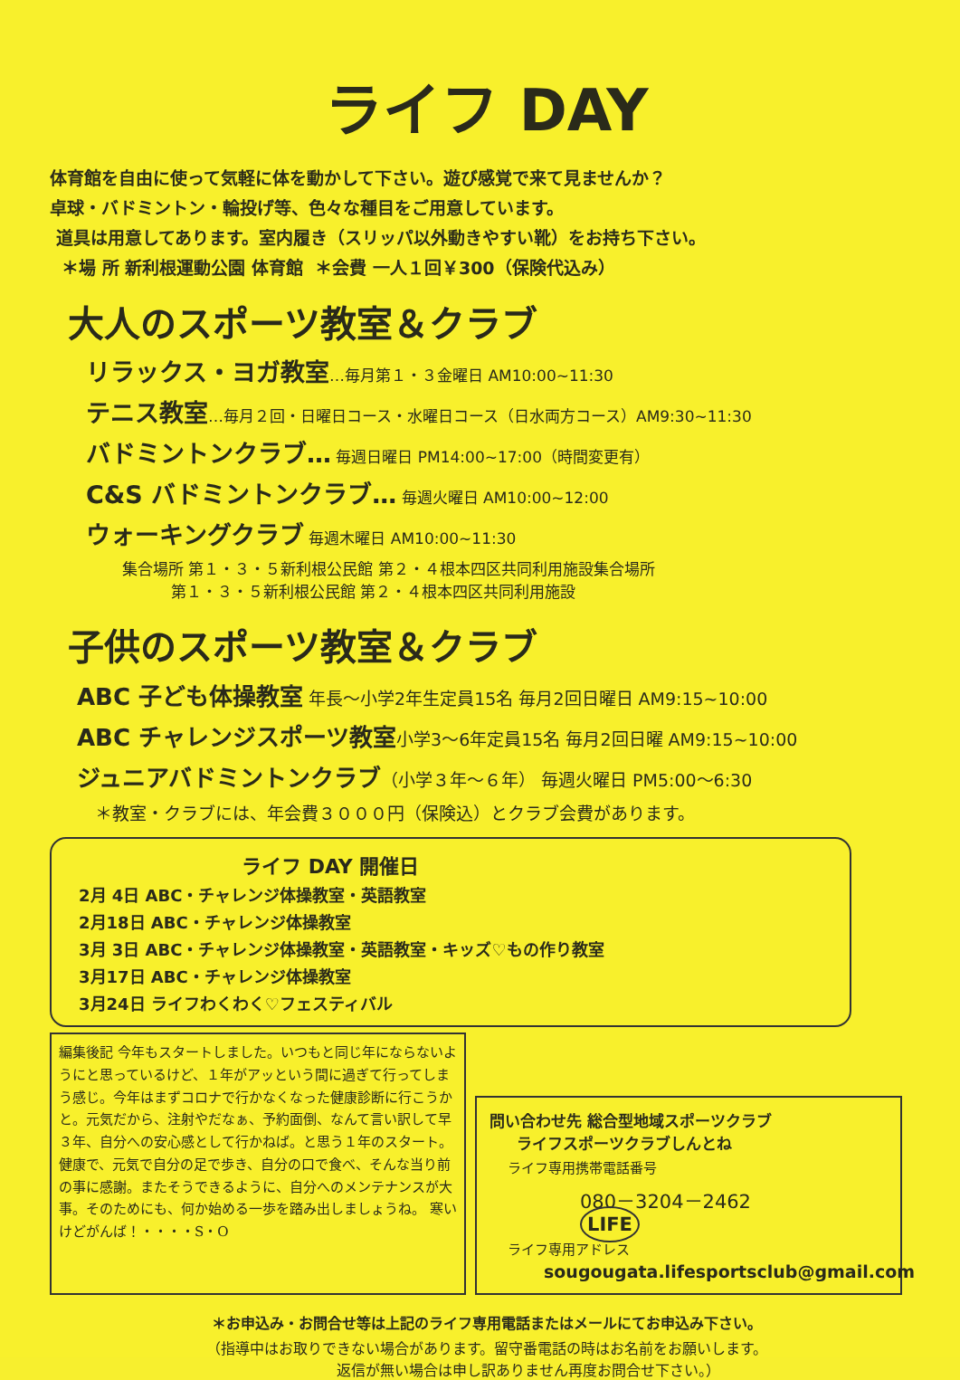ライフ DAY
体育館を自由に使って気軽に体を動かして下さい。遊び感覚で来て見ませんか？
卓球・バドミントン・輪投げ等、色々な種目をご用意しています。
道具は用意してあります。室内履き（スリッパ以外動きやすい靴）をお持ち下さい。
＊場 所 新利根運動公園 体育館 ＊会費 一人１回￥300（保険代込み）
大人のスポーツ教室＆クラブ
リラックス・ヨガ教室…毎月第１・３金曜日 AM10:00~11:30
テニス教室…毎月２回・日曜日コース・水曜日コース（日水両方コース）AM9:30~11:30
バドミントンクラブ… 毎週日曜日 PM14:00~17:00（時間変更有）
C&S バドミントンクラブ… 毎週火曜日 AM10:00~12:00
ウォーキングクラブ 毎週木曜日 AM10:00~11:30
集合場所 第１・３・５新利根公民館 第２・４根本四区共同利用施設集合場所
第１・３・５新利根公民館 第２・４根本四区共同利用施設
子供のスポーツ教室＆クラブ
ABC 子ども体操教室 年長～小学2年生定員15名 毎月2回日曜日 AM9:15~10:00
ABC チャレンジスポーツ教室小学3～6年定員15名 毎月2回日曜 AM9:15~10:00
ジュニアバドミントンクラブ（小学３年～６年） 毎週火曜日 PM5:00～6:30
＊教室・クラブには、年会費３０００円（保険込）とクラブ会費があります。
ライフ DAY 開催日
2月 4日 ABC・チャレンジ体操教室・英語教室
2月18日 ABC・チャレンジ体操教室
3月 3日 ABC・チャレンジ体操教室・英語教室・キッズ♡もの作り教室
3月17日 ABC・チャレンジ体操教室
3月24日 ライフわくわく♡フェスティバル
編集後記 今年もスタートしました。いつもと同じ年にならないようにと思っているけど、１年がアッという間に過ぎて行ってしまう感じ。今年はまずコロナで行かなくなった健康診断に行こうかと。元気だから、注射やだなぁ、予約面倒、なんて言い訳して早３年、自分への安心感として行かねば。と思う１年のスタート。健康で、元気で自分の足で歩き、自分の口で食べ、そんな当り前の事に感謝。またそうできるように、自分へのメンテナンスが大事。そのためにも、何か始める一歩を踏み出しましょうね。 寒いけどがんば！・・・・S・O
問い合わせ先 総合型地域スポーツクラブ
ライフスポーツクラブしんとね
ライフ専用携帯電話番号
080－3204－2462 LIFE
ライフ専用アドレス
sougougata.lifesportsclub@gmail.com
＊お申込み・お問合せ等は上記のライフ専用電話またはメールにてお申込み下さい。
（指導中はお取りできない場合があります。留守番電話の時はお名前をお願いします。
返信が無い場合は申し訳ありません再度お問合せ下さい。）